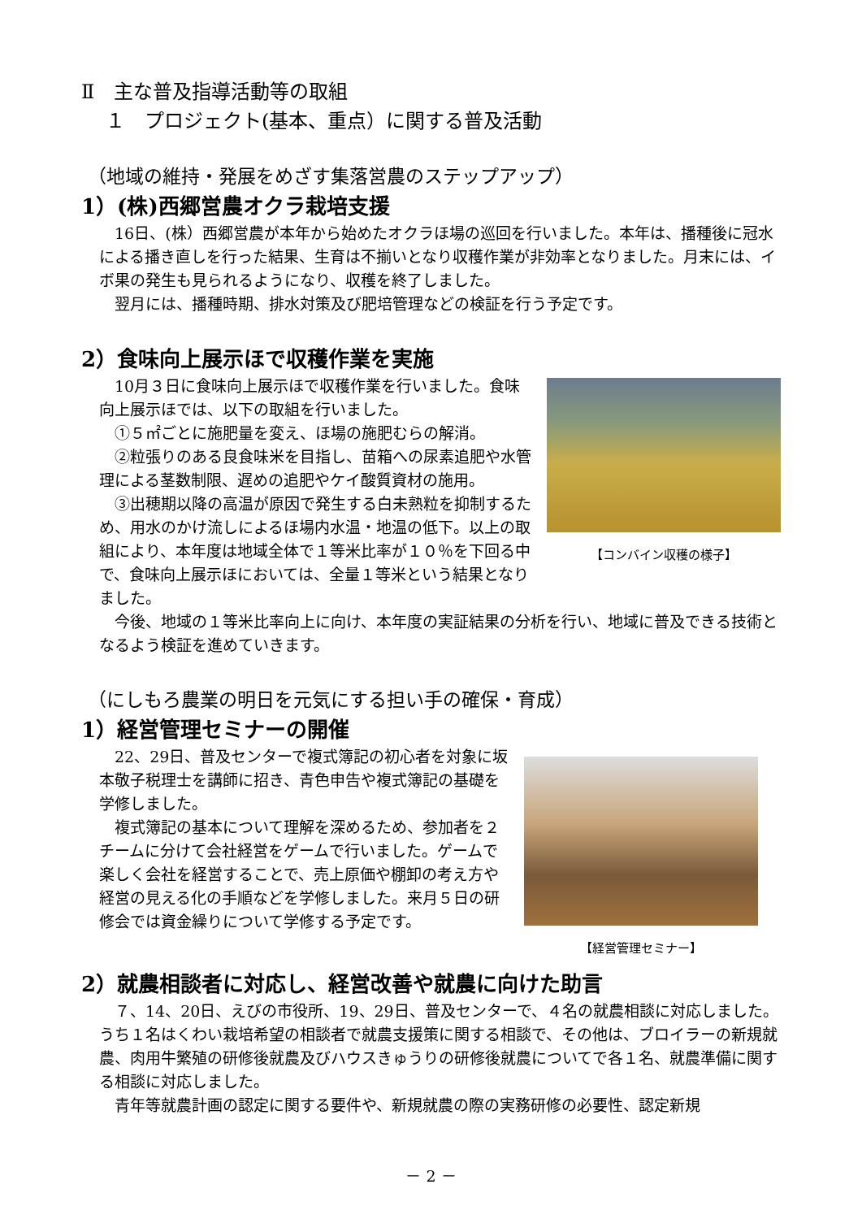Ⅱ　主な普及指導活動等の取組
１　プロジェクト(基本、重点）に関する普及活動
（地域の維持・発展をめざす集落営農のステップアップ）
1）(株)西郷営農オクラ栽培支援
16日、(株）西郷営農が本年から始めたオクラほ場の巡回を行いました。本年は、播種後に冠水による播き直しを行った結果、生育は不揃いとなり収穫作業が非効率となりました。月末には、イボ果の発生も見られるようになり、収穫を終了しました。
翌月には、播種時期、排水対策及び肥培管理などの検証を行う予定です。
2）食味向上展示ほで収穫作業を実施
【コンバイン収穫の様子】
10月３日に食味向上展示ほで収穫作業を行いました。食味向上展示ほでは、以下の取組を行いました。
①５㎡ごとに施肥量を変え、ほ場の施肥むらの解消。
②粒張りのある良食味米を目指し、苗箱への尿素追肥や水管理による茎数制限、遅めの追肥やケイ酸質資材の施用。
③出穂期以降の高温が原因で発生する白未熟粒を抑制するため、用水のかけ流しによるほ場内水温・地温の低下。以上の取組により、本年度は地域全体で１等米比率が１０％を下回る中で、食味向上展示ほにおいては、全量１等米という結果となりました。
今後、地域の１等米比率向上に向け、本年度の実証結果の分析を行い、地域に普及できる技術となるよう検証を進めていきます。
（にしもろ農業の明日を元気にする担い手の確保・育成）
1）経営管理セミナーの開催
【経営管理セミナー】
22、29日、普及センターで複式簿記の初心者を対象に坂本敬子税理士を講師に招き、青色申告や複式簿記の基礎を学修しました。
複式簿記の基本について理解を深めるため、参加者を２チームに分けて会社経営をゲームで行いました。ゲームで楽しく会社を経営することで、売上原価や棚卸の考え方や経営の見える化の手順などを学修しました。来月５日の研修会では資金繰りについて学修する予定です。
2）就農相談者に対応し、経営改善や就農に向けた助言
７、14、20日、えびの市役所、19、29日、普及センターで、４名の就農相談に対応しました。うち１名はくわい栽培希望の相談者で就農支援策に関する相談で、その他は、ブロイラーの新規就農、肉用牛繁殖の研修後就農及びハウスきゅうりの研修後就農についてで各１名、就農準備に関する相談に対応しました。
青年等就農計画の認定に関する要件や、新規就農の際の実務研修の必要性、認定新規
－ 2 －